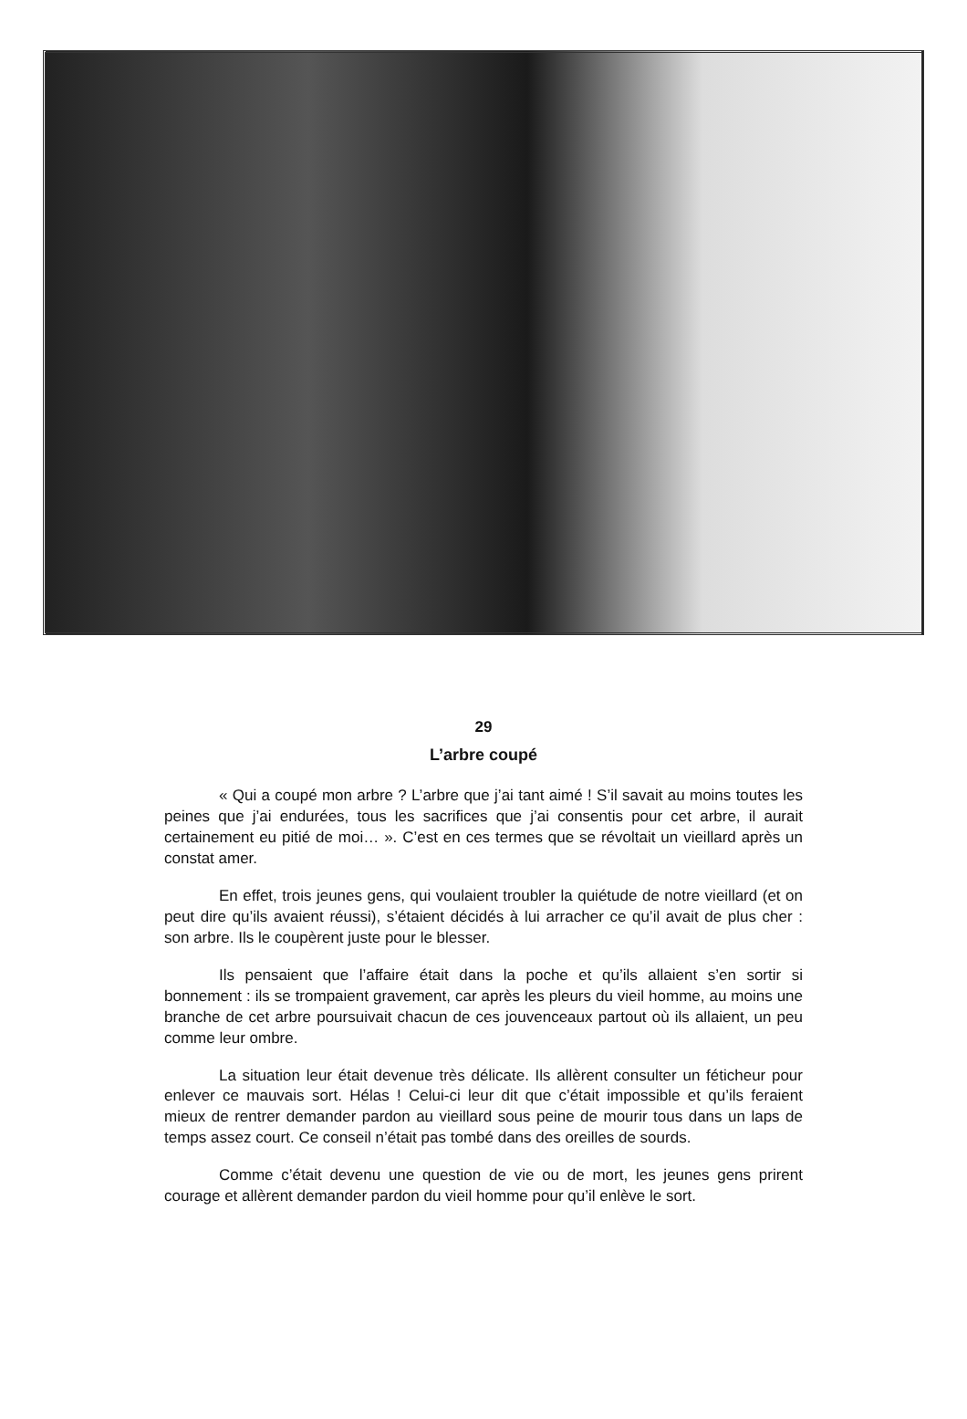29
L’arbre coupé
« Qui a coupé mon arbre ? L’arbre que j’ai tant aimé ! S’il savait au moins toutes les peines que j’ai endurées, tous les sacrifices que j’ai consentis pour cet arbre, il aurait certainement eu pitié de moi… ». C’est en ces termes que se révoltait un vieillard après un constat amer.
En effet, trois jeunes gens, qui voulaient troubler la quiétude de notre vieillard (et on peut dire qu’ils avaient réussi), s’étaient décidés à lui arracher ce qu’il avait de plus cher : son arbre. Ils le coupèrent juste pour le blesser.
Ils pensaient que l’affaire était dans la poche et qu’ils allaient s’en sortir si bonnement : ils se trompaient gravement, car après les pleurs du vieil homme, au moins une branche de cet arbre poursuivait chacun de ces jouvenceaux partout où ils allaient, un peu comme leur ombre.
La situation leur était devenue très délicate. Ils allèrent consulter un féticheur pour enlever ce mauvais sort. Hélas ! Celui-ci leur dit que c’était impossible et qu’ils feraient mieux de rentrer demander pardon au vieillard sous peine de mourir tous dans un laps de temps assez court. Ce conseil n’était pas tombé dans des oreilles de sourds.
Comme c’était devenu une question de vie ou de mort, les jeunes gens prirent courage et allèrent demander pardon du vieil homme pour qu’il enlève le sort.